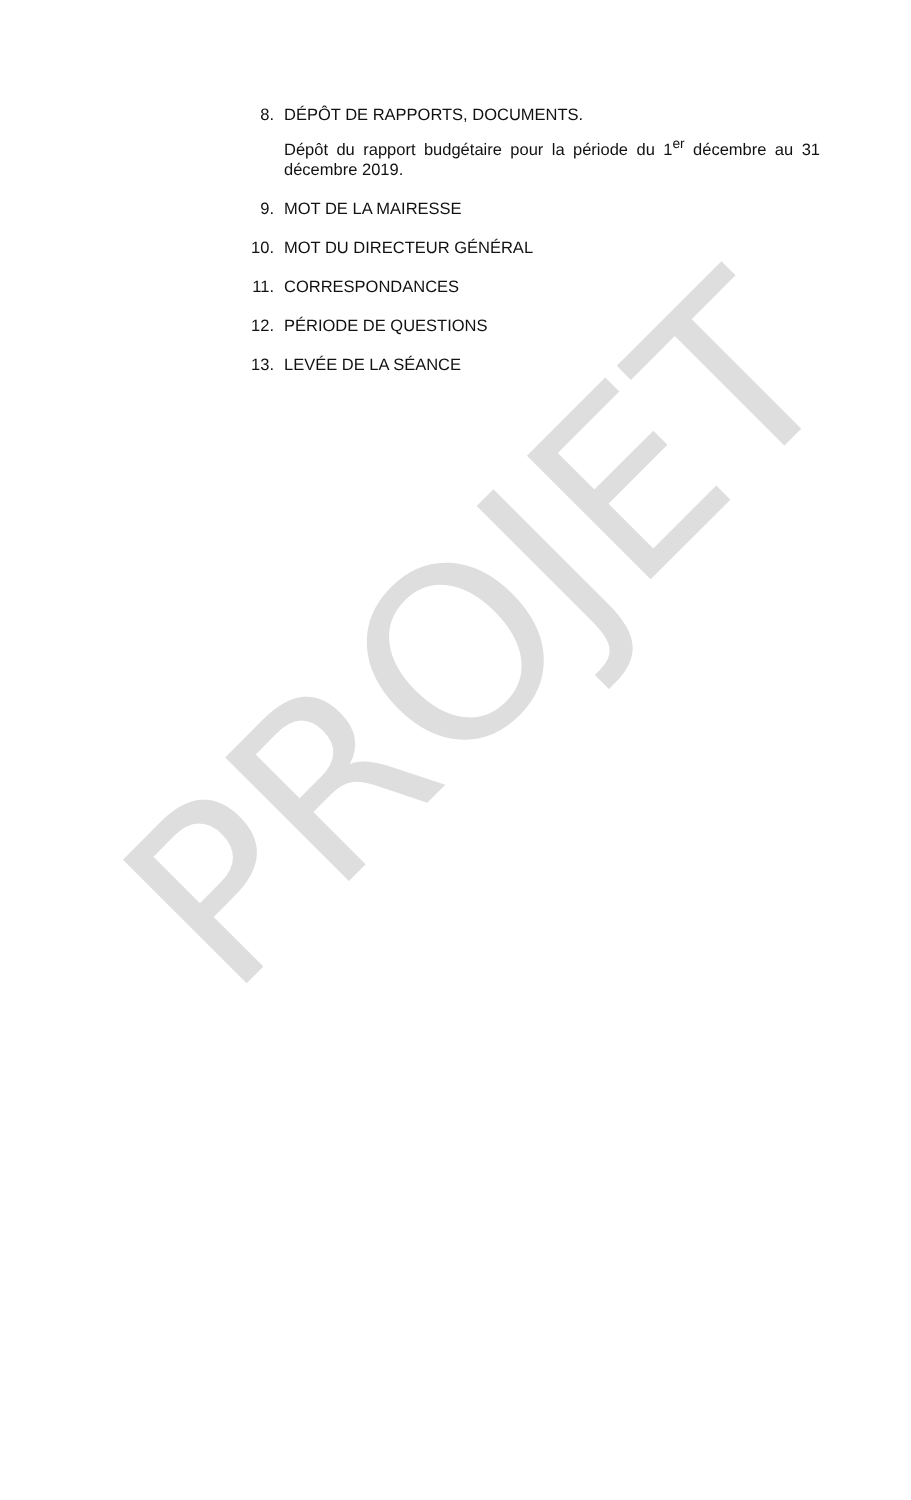PROJET
8. DÉPÔT DE RAPPORTS, DOCUMENTS.
Dépôt du rapport budgétaire pour la période du 1<sup>er</sup> décembre au 31 décembre 2019.
9. MOT DE LA MAIRESSE
10. MOT DU DIRECTEUR GÉNÉRAL
11. CORRESPONDANCES
12. PÉRIODE DE QUESTIONS
13. LEVÉE DE LA SÉANCE